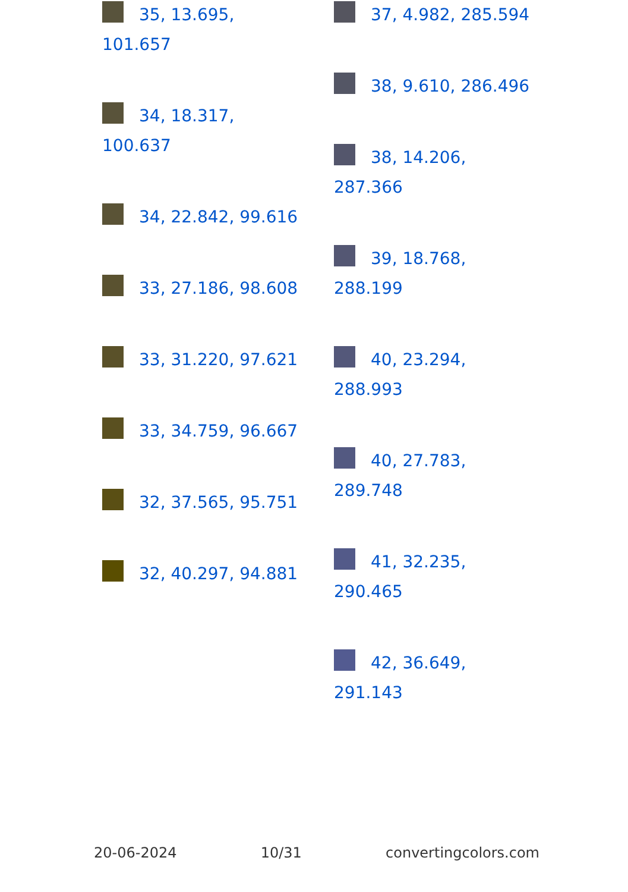35, 13.695, 101.657
34, 18.317, 100.637
34, 22.842, 99.616
33, 27.186, 98.608
33, 31.220, 97.621
33, 34.759, 96.667
32, 37.565, 95.751
32, 40.297, 94.881
37, 4.982, 285.594
38, 9.610, 286.496
38, 14.206, 287.366
39, 18.768, 288.199
40, 23.294, 288.993
40, 27.783, 289.748
41, 32.235, 290.465
42, 36.649, 291.143
20-06-2024 10/31 convertingcolors.com